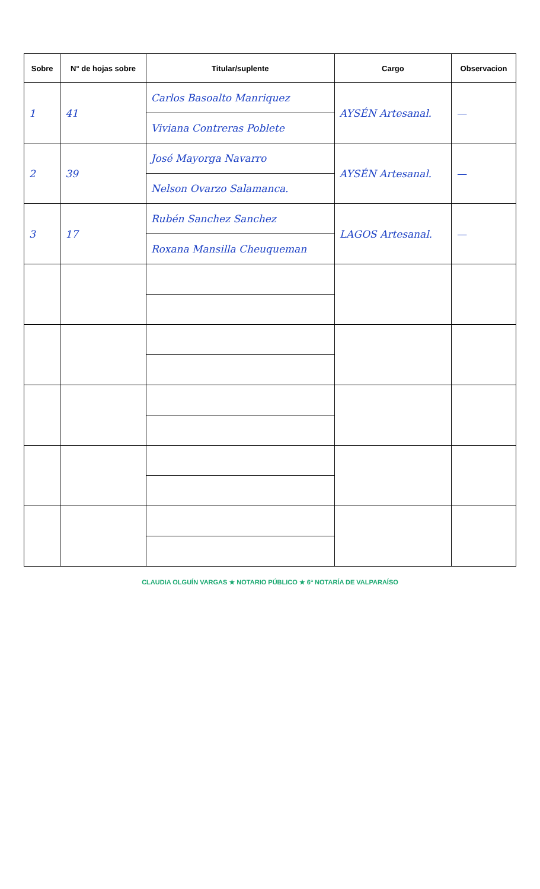| Sobre | N° de hojas sobre | Titular/suplente | Cargo | Observacion |
| --- | --- | --- | --- | --- |
| 1 | 41 | Carlos Basoalto Manriquez | AYSÉN Artesanal. | — |
| | | Viviana Contreras Poblete | | |
| 2 | 39 | José Mayorga Navarro | AYSÉN Artesanal. | — |
| | | Nelson Ovarzo Salamanca. | | |
| 3 | 17 | Rubén Sanchez Sanchez | LAGOS Artesanal. | — |
| | | Roxana Mansilla Cheuqueman | | |
CLAUDIA OLGUÍN VARGAS ★ NOTARIO PÚBLICO ★ 6ª NOTARÍA DE VALPARAÍSO